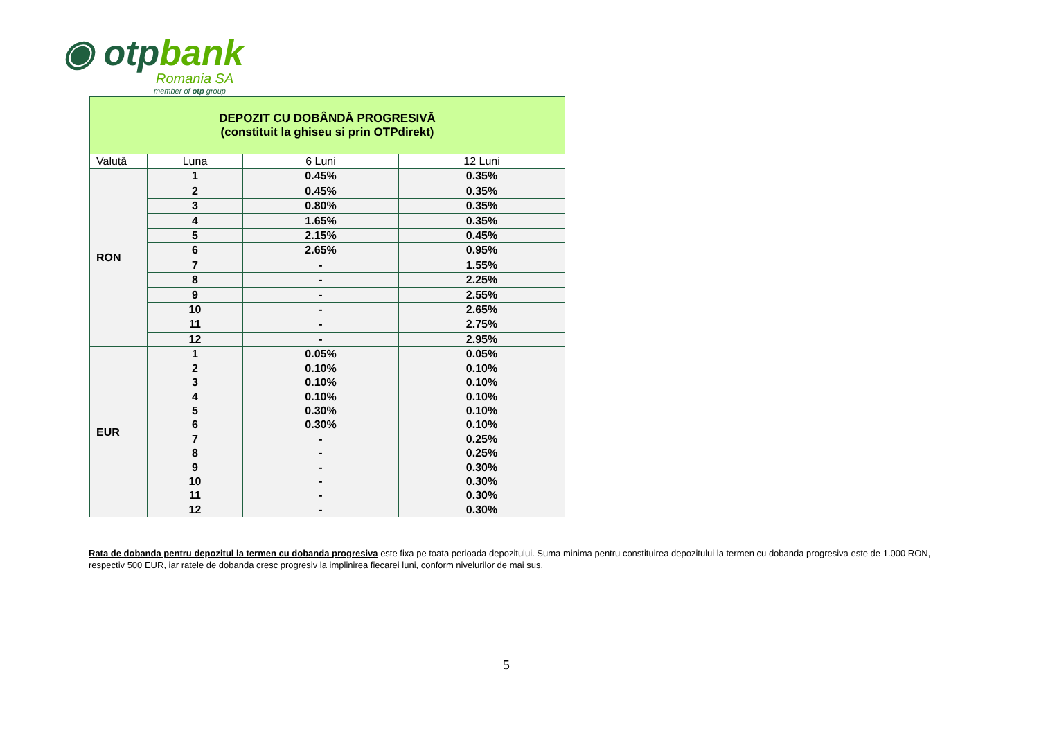◉ otpbank
Romania SA
member of otp group
| DEPOZIT CU DOBÂNDĂ PROGRESIVĂ (constituit la ghiseu si prin OTPdirekt) | | | |
| Valută | Luna | 6 Luni | 12 Luni |
| RON | 1 | 0.45% | 0.35% |
| | 2 | 0.45% | 0.35% |
| | 3 | 0.80% | 0.35% |
| | 4 | 1.65% | 0.35% |
| | 5 | 2.15% | 0.45% |
| | 6 | 2.65% | 0.95% |
| | 7 | - | 1.55% |
| | 8 | - | 2.25% |
| | 9 | - | 2.55% |
| | 10 | - | 2.65% |
| | 11 | - | 2.75% |
| | 12 | - | 2.95% |
| EUR | 1 | 0.05% | 0.05% |
| | 2 | 0.10% | 0.10% |
| | 3 | 0.10% | 0.10% |
| | 4 | 0.10% | 0.10% |
| | 5 | 0.30% | 0.10% |
| | 6 | 0.30% | 0.10% |
| | 7 | - | 0.25% |
| | 8 | - | 0.25% |
| | 9 | - | 0.30% |
| | 10 | - | 0.30% |
| | 11 | - | 0.30% |
| | 12 | - | 0.30% |
Rata de dobanda pentru depozitul la termen cu dobanda progresiva este fixa pe toata perioada depozitului. Suma minima pentru constituirea depozitului la termen cu dobanda progresiva este de 1.000 RON, respectiv 500 EUR, iar ratele de dobanda cresc progresiv la implinirea fiecarei luni, conform nivelurilor de mai sus.
5